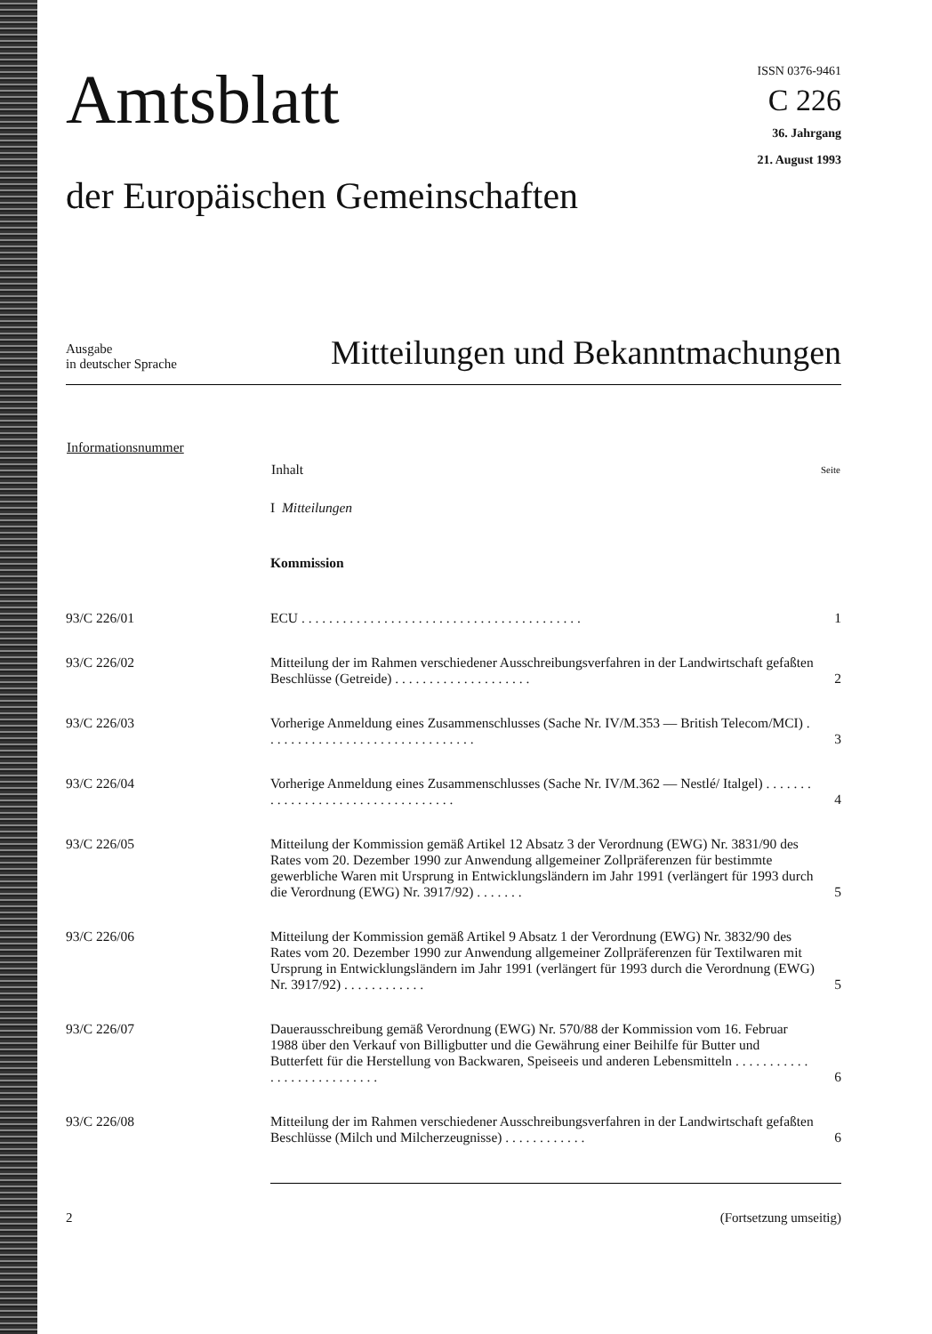Amtsblatt
der Europäischen Gemeinschaften
ISSN 0376-9461
C 226
36. Jahrgang
21. August 1993
Ausgabe
in deutscher Sprache
Mitteilungen und Bekanntmachungen
| Informationsnummer | Inhalt | Seite |
| --- | --- | --- |
| | I Mitteilungen | |
| | Kommission | |
| 93/C 226/01 | ECU . . . . . . . . . . . . . . . . . . . . . . . . . . . . . . . . . . . . . . . . . | 1 |
| 93/C 226/02 | Mitteilung der im Rahmen verschiedener Ausschreibungsverfahren in der Landwirtschaft gefaßten Beschlüsse (Getreide) . . . . . . . . . . . . . . . . . . . . | 2 |
| 93/C 226/03 | Vorherige Anmeldung eines Zusammenschlusses (Sache Nr. IV/M.353 — British Telecom/MCI) . . . . . . . . . . . . . . . . . . . . . . . . . . . . . . . | 3 |
| 93/C 226/04 | Vorherige Anmeldung eines Zusammenschlusses (Sache Nr. IV/M.362 — Nestlé/ Italgel) . . . . . . . . . . . . . . . . . . . . . . . . . . . . . . . . . . | 4 |
| 93/C 226/05 | Mitteilung der Kommission gemäß Artikel 12 Absatz 3 der Verordnung (EWG) Nr. 3831/90 des Rates vom 20. Dezember 1990 zur Anwendung allgemeiner Zollpräferenzen für bestimmte gewerbliche Waren mit Ursprung in Entwicklungsländern im Jahr 1991 (verlängert für 1993 durch die Verordnung (EWG) Nr. 3917/92) . . . . . . . | 5 |
| 93/C 226/06 | Mitteilung der Kommission gemäß Artikel 9 Absatz 1 der Verordnung (EWG) Nr. 3832/90 des Rates vom 20. Dezember 1990 zur Anwendung allgemeiner Zollpräferenzen für Textilwaren mit Ursprung in Entwicklungsländern im Jahr 1991 (verlängert für 1993 durch die Verordnung (EWG) Nr. 3917/92) . . . . . . . . . . . . | 5 |
| 93/C 226/07 | Dauerausschreibung gemäß Verordnung (EWG) Nr. 570/88 der Kommission vom 16. Februar 1988 über den Verkauf von Billigbutter und die Gewährung einer Beihilfe für Butter und Butterfett für die Herstellung von Backwaren, Speiseeis und anderen Lebensmitteln . . . . . . . . . . . . . . . . . . . . . . . . . . . | 6 |
| 93/C 226/08 | Mitteilung der im Rahmen verschiedener Ausschreibungsverfahren in der Landwirtschaft gefaßten Beschlüsse (Milch und Milcherzeugnisse) . . . . . . . . . . . . | 6 |
2 (Fortsetzung umseitig)